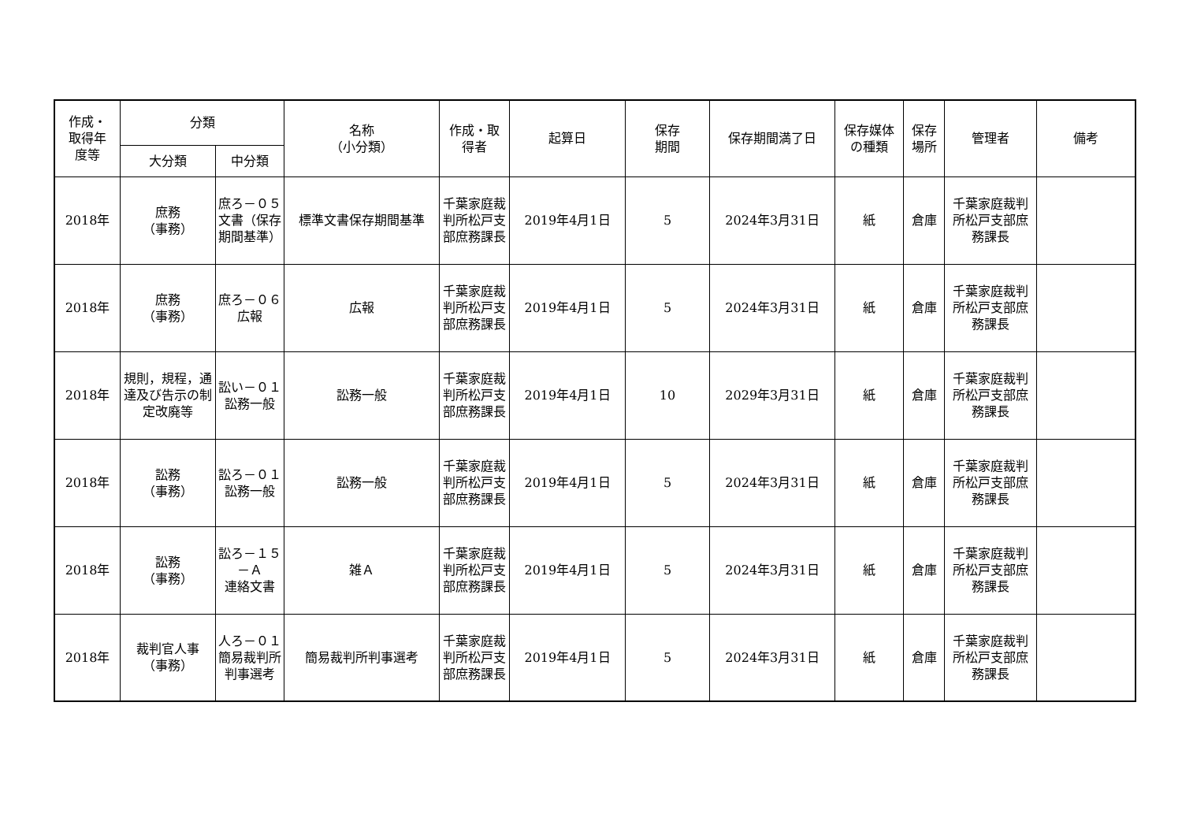| 作成・ 取得年 度等 | 分類 | | 名称 （小分類） | 作成・取 得者 | 起算日 | 保存 期間 | 保存期間満了日 | 保存媒体 の種類 | 保存 場所 | 管理者 | 備考 |
| --- | --- | --- | --- | --- | --- | --- | --- | --- | --- | --- | --- |
| | 大分類 | 中分類 | | | | | | | | | |
| 2018年 | 庶務 （事務） | 庶ろ－０５ 文書（保存期間基準） | 標準文書保存期間基準 | 千葉家庭裁判所松戸支部庶務課長 | 2019年4月1日 | 5 | 2024年3月31日 | 紙 | 倉庫 | 千葉家庭裁判所松戸支部庶務課長 | |
| 2018年 | 庶務 （事務） | 庶ろ－０６ 広報 | 広報 | 千葉家庭裁判所松戸支部庶務課長 | 2019年4月1日 | 5 | 2024年3月31日 | 紙 | 倉庫 | 千葉家庭裁判所松戸支部庶務課長 | |
| 2018年 | 規則，規程，通達及び告示の制定改廃等 | 訟い－０１ 訟務一般 | 訟務一般 | 千葉家庭裁判所松戸支部庶務課長 | 2019年4月1日 | 10 | 2029年3月31日 | 紙 | 倉庫 | 千葉家庭裁判所松戸支部庶務課長 | |
| 2018年 | 訟務 （事務） | 訟ろ－０１ 訟務一般 | 訟務一般 | 千葉家庭裁判所松戸支部庶務課長 | 2019年4月1日 | 5 | 2024年3月31日 | 紙 | 倉庫 | 千葉家庭裁判所松戸支部庶務課長 | |
| 2018年 | 訟務 （事務） | 訟ろ－１５－Ａ 連絡文書 | 雑Ａ | 千葉家庭裁判所松戸支部庶務課長 | 2019年4月1日 | 5 | 2024年3月31日 | 紙 | 倉庫 | 千葉家庭裁判所松戸支部庶務課長 | |
| 2018年 | 裁判官人事 （事務） | 人ろ－０１ 簡易裁判所判事選考 | 簡易裁判所判事選考 | 千葉家庭裁判所松戸支部庶務課長 | 2019年4月1日 | 5 | 2024年3月31日 | 紙 | 倉庫 | 千葉家庭裁判所松戸支部庶務課長 | |